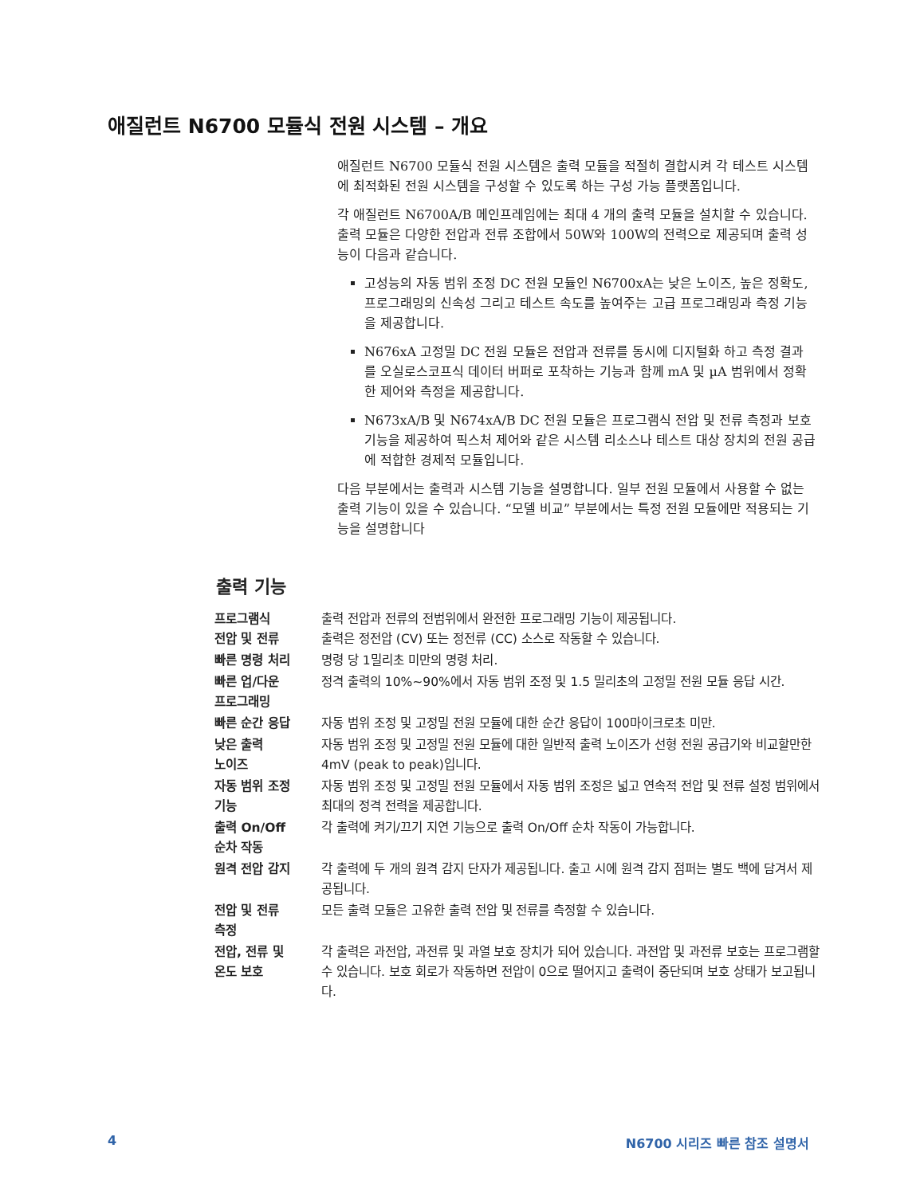애질런트 N6700 모듈식 전원 시스템 – 개요
애질런트 N6700 모듈식 전원 시스템은 출력 모듈을 적절히 결합시켜 각 테스트 시스템에 최적화된 전원 시스템을 구성할 수 있도록 하는 구성 가능 플랫폼입니다.
각 애질런트 N6700A/B 메인프레임에는 최대 4 개의 출력 모듈을 설치할 수 있습니다. 출력 모듈은 다양한 전압과 전류 조합에서 50W와 100W의 전력으로 제공되며 출력 성능이 다음과 같습니다.
고성능의 자동 범위 조정 DC 전원 모듈인 N6700xA는 낮은 노이즈, 높은 정확도, 프로그래밍의 신속성 그리고 테스트 속도를 높여주는 고급 프로그래밍과 측정 기능을 제공합니다.
N676xA 고정밀 DC 전원 모듈은 전압과 전류를 동시에 디지털화 하고 측정 결과를 오실로스코프식 데이터 버퍼로 포착하는 기능과 함께 mA 및 µA 범위에서 정확한 제어와 측정을 제공합니다.
N673xA/B 및 N674xA/B DC 전원 모듈은 프로그램식 전압 및 전류 측정과 보호 기능을 제공하여 픽스처 제어와 같은 시스템 리소스나 테스트 대상 장치의 전원 공급에 적합한 경제적 모듈입니다.
다음 부분에서는 출력과 시스템 기능을 설명합니다. 일부 전원 모듈에서 사용할 수 없는 출력 기능이 있을 수 있습니다. “모델 비교” 부분에서는 특정 전원 모듈에만 적용되는 기능을 설명합니다
출력 기능
| 프로그램식 전압 및 전류 | 출력 전압과 전류의 전범위에서 완전한 프로그래밍 기능이 제공됩니다. 출력은 정전압 (CV) 또는 정전류 (CC) 소스로 작동할 수 있습니다. |
| 빠른 명령 처리 | 명령 당 1밀리초 미만의 명령 처리. |
| 빠른 업/다운 프로그래밍 | 정격 출력의 10%~90%에서 자동 범위 조정 및 1.5 밀리초의 고정밀 전원 모듈 응답 시간. |
| 빠른 순간 응답 | 자동 범위 조정 및 고정밀 전원 모듈에 대한 순간 응답이 100마이크로초 미만. |
| 낮은 출력 노이즈 | 자동 범위 조정 및 고정밀 전원 모듈에 대한 일반적 출력 노이즈가 선형 전원 공급기와 비교할만한 4mV (peak to peak)입니다. |
| 자동 범위 조정 기능 | 자동 범위 조정 및 고정밀 전원 모듈에서 자동 범위 조정은 넓고 연속적 전압 및 전류 설정 범위에서 최대의 정격 전력을 제공합니다. |
| 출력 On/Off 순차 작동 | 각 출력에 켜기/끄기 지연 기능으로 출력 On/Off 순차 작동이 가능합니다. |
| 원격 전압 감지 | 각 출력에 두 개의 원격 감지 단자가 제공됩니다. 출고 시에 원격 감지 점퍼는 별도 백에 담겨서 제공됩니다. |
| 전압 및 전류 측정 | 모든 출력 모듈은 고유한 출력 전압 및 전류를 측정할 수 있습니다. |
| 전압, 전류 및 온도 보호 | 각 출력은 과전압, 과전류 및 과열 보호 장치가 되어 있습니다. 과전압 및 과전류 보호는 프로그램할 수 있습니다. 보호 회로가 작동하면 전압이 0으로 떨어지고 출력이 중단되며 보호 상태가 보고됩니다. |
4 N6700 시리즈 빠른 참조 설명서